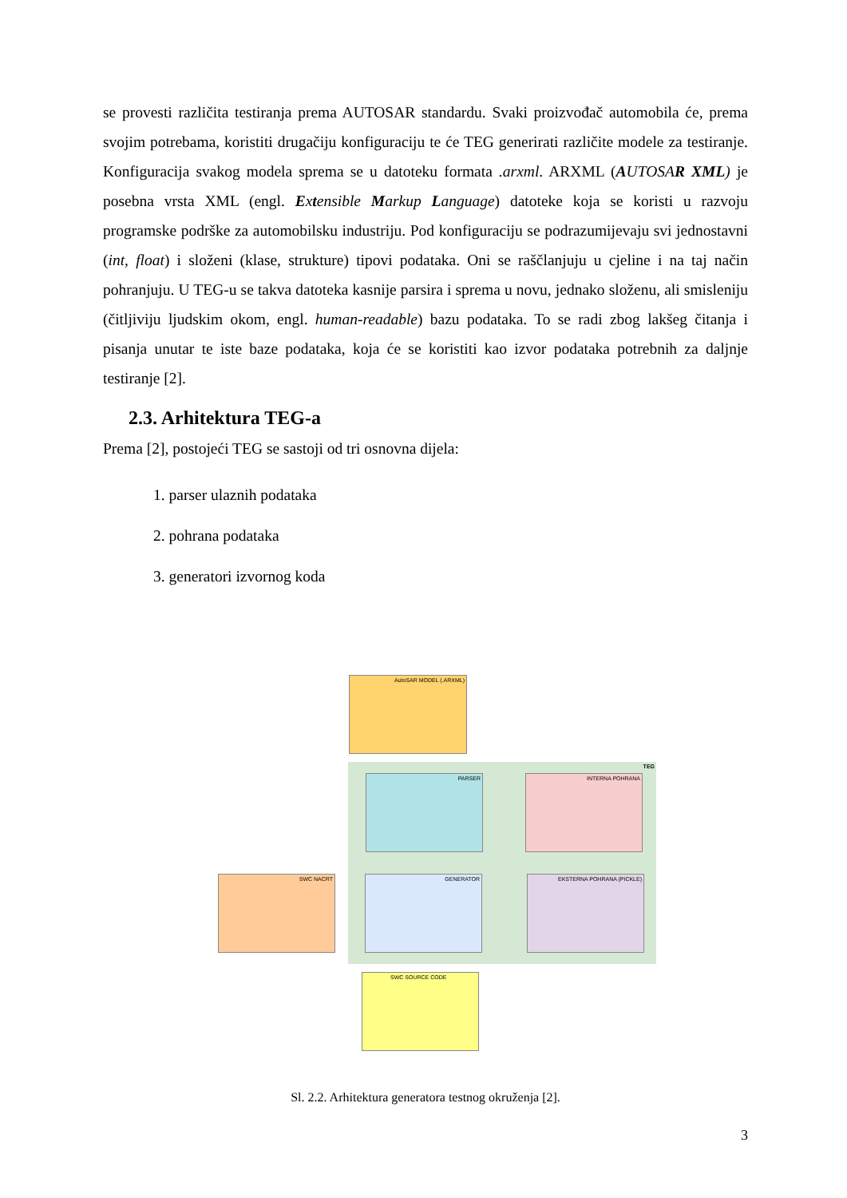se provesti različita testiranja prema AUTOSAR standardu. Svaki proizvođač automobila će, prema svojim potrebama, koristiti drugačiju konfiguraciju te će TEG generirati različite modele za testiranje. Konfiguracija svakog modela sprema se u datoteku formata .arxml. ARXML (AUTOSAR XML) je posebna vrsta XML (engl. Extensible Markup Language) datoteke koja se koristi u razvoju programske podrške za automobilsku industriju. Pod konfiguraciju se podrazumijevaju svi jednostavni (int, float) i složeni (klase, strukture) tipovi podataka. Oni se raščlanjuju u cjeline i na taj način pohranjuju. U TEG-u se takva datoteka kasnije parsira i sprema u novu, jednako složenu, ali smisleniju (čitljiviju ljudskim okom, engl. human-readable) bazu podataka. To se radi zbog lakšeg čitanja i pisanja unutar te iste baze podataka, koja će se koristiti kao izvor podataka potrebnih za daljnje testiranje [2].
2.3. Arhitektura TEG-a
Prema [2], postojeći TEG se sastoji od tri osnovna dijela:
1. parser ulaznih podataka
2. pohrana podataka
3. generatori izvornog koda
AutoSAR MODEL (.ARXML)
TEG
PARSER INTERNA POHRANA
SWC NACRT GENERATOR EKSTERNA POHRANA (PICKLE)
SWC SOURCE CODE
Sl. 2.2. Arhitektura generatora testnog okruženja [2].
3